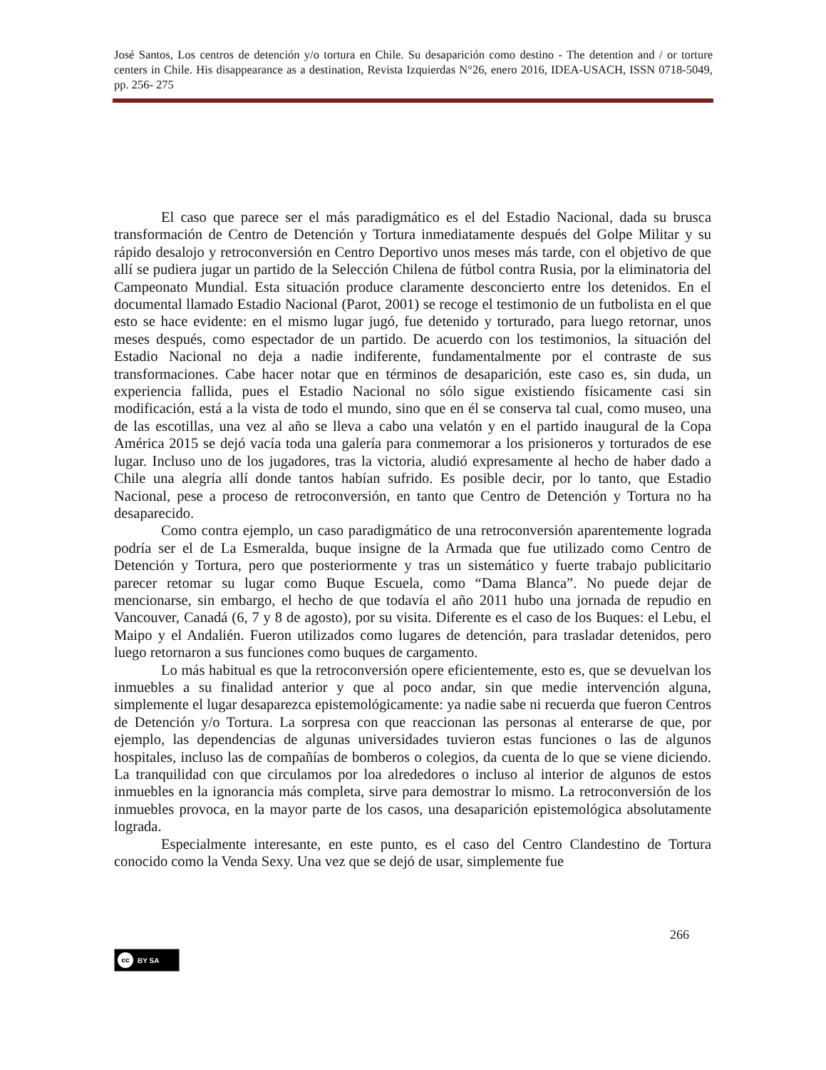José Santos, Los centros de detención y/o tortura en Chile. Su desaparición como destino - The detention and / or torture centers in Chile. His disappearance as a destination, Revista Izquierdas N°26, enero 2016, IDEA-USACH, ISSN 0718-5049, pp. 256- 275
El caso que parece ser el más paradigmático es el del Estadio Nacional, dada su brusca transformación de Centro de Detención y Tortura inmediatamente después del Golpe Militar y su rápido desalojo y retroconversión en Centro Deportivo unos meses más tarde, con el objetivo de que allí se pudiera jugar un partido de la Selección Chilena de fútbol contra Rusia, por la eliminatoria del Campeonato Mundial. Esta situación produce claramente desconcierto entre los detenidos. En el documental llamado Estadio Nacional (Parot, 2001) se recoge el testimonio de un futbolista en el que esto se hace evidente: en el mismo lugar jugó, fue detenido y torturado, para luego retornar, unos meses después, como espectador de un partido. De acuerdo con los testimonios, la situación del Estadio Nacional no deja a nadie indiferente, fundamentalmente por el contraste de sus transformaciones. Cabe hacer notar que en términos de desaparición, este caso es, sin duda, un experiencia fallida, pues el Estadio Nacional no sólo sigue existiendo físicamente casi sin modificación, está a la vista de todo el mundo, sino que en él se conserva tal cual, como museo, una de las escotillas, una vez al año se lleva a cabo una velatón y en el partido inaugural de la Copa América 2015 se dejó vacía toda una galería para conmemorar a los prisioneros y torturados de ese lugar. Incluso uno de los jugadores, tras la victoria, aludió expresamente al hecho de haber dado a Chile una alegría allí donde tantos habían sufrido. Es posible decir, por lo tanto, que Estadio Nacional, pese a proceso de retroconversión, en tanto que Centro de Detención y Tortura no ha desaparecido.
Como contra ejemplo, un caso paradigmático de una retroconversión aparentemente lograda podría ser el de La Esmeralda, buque insigne de la Armada que fue utilizado como Centro de Detención y Tortura, pero que posteriormente y tras un sistemático y fuerte trabajo publicitario parecer retomar su lugar como Buque Escuela, como “Dama Blanca”. No puede dejar de mencionarse, sin embargo, el hecho de que todavía el año 2011 hubo una jornada de repudio en Vancouver, Canadá (6, 7 y 8 de agosto), por su visita. Diferente es el caso de los Buques: el Lebu, el Maipo y el Andalién. Fueron utilizados como lugares de detención, para trasladar detenidos, pero luego retornaron a sus funciones como buques de cargamento.
Lo más habitual es que la retroconversión opere eficientemente, esto es, que se devuelvan los inmuebles a su finalidad anterior y que al poco andar, sin que medie intervención alguna, simplemente el lugar desaparezca epistemológicamente: ya nadie sabe ni recuerda que fueron Centros de Detención y/o Tortura. La sorpresa con que reaccionan las personas al enterarse de que, por ejemplo, las dependencias de algunas universidades tuvieron estas funciones o las de algunos hospitales, incluso las de compañías de bomberos o colegios, da cuenta de lo que se viene diciendo. La tranquilidad con que circulamos por loa alrededores o incluso al interior de algunos de estos inmuebles en la ignorancia más completa, sirve para demostrar lo mismo. La retroconversión de los inmuebles provoca, en la mayor parte de los casos, una desaparición epistemológica absolutamente lograda.
Especialmente interesante, en este punto, es el caso del Centro Clandestino de Tortura conocido como la Venda Sexy. Una vez que se dejó de usar, simplemente fue
266
cc BY SA